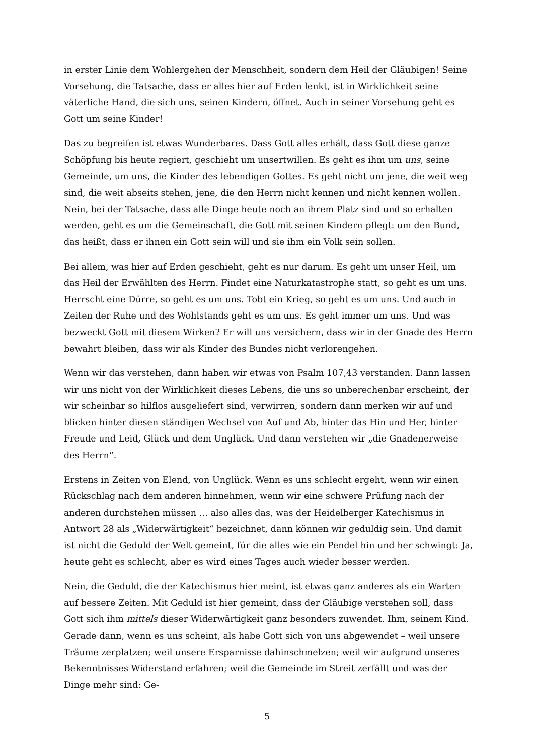in erster Linie dem Wohlergehen der Menschheit, sondern dem Heil der Gläubigen! Seine Vorsehung, die Tatsache, dass er alles hier auf Erden lenkt, ist in Wirklichkeit seine väterliche Hand, die sich uns, seinen Kindern, öffnet. Auch in seiner Vorsehung geht es Gott um seine Kinder!
Das zu begreifen ist etwas Wunderbares. Dass Gott alles erhält, dass Gott diese ganze Schöpfung bis heute regiert, geschieht um unsertwillen. Es geht es ihm um uns, seine Gemeinde, um uns, die Kinder des lebendigen Gottes. Es geht nicht um jene, die weit weg sind, die weit abseits stehen, jene, die den Herrn nicht kennen und nicht kennen wollen. Nein, bei der Tatsache, dass alle Dinge heute noch an ihrem Platz sind und so erhalten werden, geht es um die Gemeinschaft, die Gott mit seinen Kindern pflegt: um den Bund, das heißt, dass er ihnen ein Gott sein will und sie ihm ein Volk sein sollen.
Bei allem, was hier auf Erden geschieht, geht es nur darum. Es geht um unser Heil, um das Heil der Erwählten des Herrn. Findet eine Naturkatastrophe statt, so geht es um uns. Herrscht eine Dürre, so geht es um uns. Tobt ein Krieg, so geht es um uns. Und auch in Zeiten der Ruhe und des Wohlstands geht es um uns. Es geht immer um uns. Und was bezweckt Gott mit diesem Wirken? Er will uns versichern, dass wir in der Gnade des Herrn bewahrt bleiben, dass wir als Kinder des Bundes nicht verlorengehen.
Wenn wir das verstehen, dann haben wir etwas von Psalm 107,43 verstanden. Dann lassen wir uns nicht von der Wirklichkeit dieses Lebens, die uns so unberechenbar erscheint, der wir scheinbar so hilflos ausgeliefert sind, verwirren, sondern dann merken wir auf und blicken hinter diesen ständigen Wechsel von Auf und Ab, hinter das Hin und Her, hinter Freude und Leid, Glück und dem Unglück. Und dann verstehen wir „die Gnadenerweise des Herrn“.
Erstens in Zeiten von Elend, von Unglück. Wenn es uns schlecht ergeht, wenn wir einen Rückschlag nach dem anderen hinnehmen, wenn wir eine schwere Prüfung nach der anderen durchstehen müssen … also alles das, was der Heidelberger Katechismus in Antwort 28 als „Widerwärtigkeit“ bezeichnet, dann können wir geduldig sein. Und damit ist nicht die Geduld der Welt gemeint, für die alles wie ein Pendel hin und her schwingt: Ja, heute geht es schlecht, aber es wird eines Tages auch wieder besser werden.
Nein, die Geduld, die der Katechismus hier meint, ist etwas ganz anderes als ein Warten auf bessere Zeiten. Mit Geduld ist hier gemeint, dass der Gläubige verstehen soll, dass Gott sich ihm mittels dieser Widerwärtigkeit ganz besonders zuwendet. Ihm, seinem Kind. Gerade dann, wenn es uns scheint, als habe Gott sich von uns abgewendet – weil unsere Träume zerplatzen; weil unsere Ersparnisse dahinschmelzen; weil wir aufgrund unseres Bekenntnisses Widerstand erfahren; weil die Gemeinde im Streit zerfällt und was der Dinge mehr sind: Ge-
5